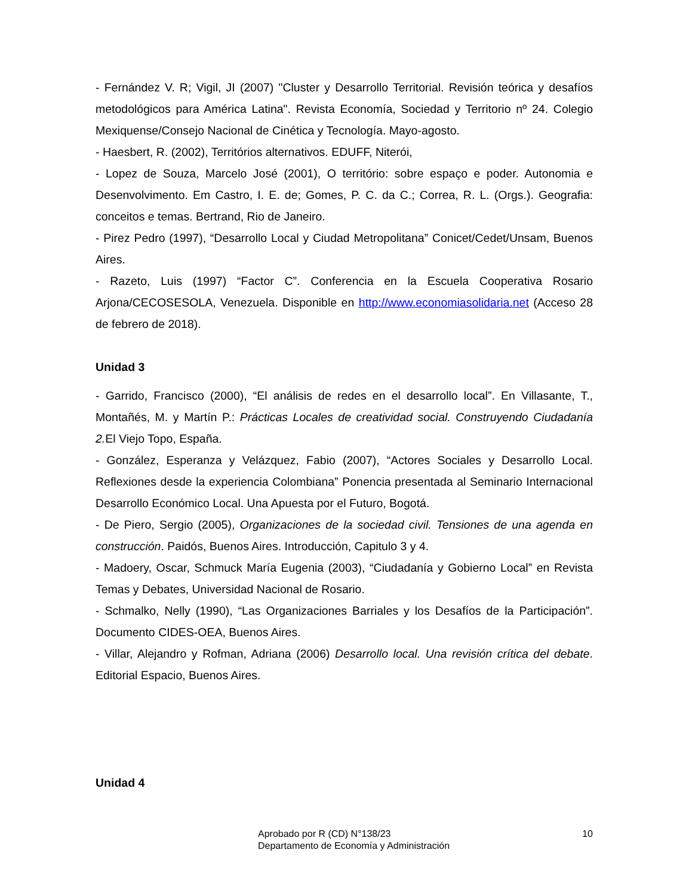- Fernández V. R; Vigil, JI (2007) "Cluster y Desarrollo Territorial. Revisión teórica y desafíos metodológicos para América Latina". Revista Economía, Sociedad y Territorio nº 24. Colegio Mexiquense/Consejo Nacional de Cinética y Tecnología. Mayo-agosto.
- Haesbert, R. (2002), Territórios alternativos. EDUFF, Niterói,
- Lopez de Souza, Marcelo José (2001), O território: sobre espaço e poder. Autonomia e Desenvolvimento. Em Castro, I. E. de; Gomes, P. C. da C.; Correa, R. L. (Orgs.). Geografia: conceitos e temas. Bertrand, Rio de Janeiro.
- Pirez Pedro (1997), “Desarrollo Local y Ciudad Metropolitana” Conicet/Cedet/Unsam, Buenos Aires.
- Razeto, Luis (1997) “Factor C”. Conferencia en la Escuela Cooperativa Rosario Arjona/CECOSESOLA, Venezuela. Disponible en http://www.economiasolidaria.net (Acceso 28 de febrero de 2018).
Unidad 3
- Garrido, Francisco (2000), “El análisis de redes en el desarrollo local”. En Villasante, T., Montañés, M. y Martín P.: Prácticas Locales de creatividad social. Construyendo Ciudadanía 2. El Viejo Topo, España.
- González, Esperanza y Velázquez, Fabio (2007), “Actores Sociales y Desarrollo Local. Reflexiones desde la experiencia Colombiana” Ponencia presentada al Seminario Internacional Desarrollo Económico Local. Una Apuesta por el Futuro, Bogotá.
- De Piero, Sergio (2005), Organizaciones de la sociedad civil. Tensiones de una agenda en construcción. Paidós, Buenos Aires. Introducción, Capitulo 3 y 4.
- Madoery, Oscar, Schmuck María Eugenia (2003), “Ciudadanía y Gobierno Local” en Revista Temas y Debates, Universidad Nacional de Rosario.
- Schmalko, Nelly (1990), “Las Organizaciones Barriales y los Desafíos de la Participación”. Documento CIDES-OEA, Buenos Aires.
- Villar, Alejandro y Rofman, Adriana (2006) Desarrollo local. Una revisión crítica del debate. Editorial Espacio, Buenos Aires.
Unidad 4
Aprobado por R (CD) N°138/23
Departamento de Economía y Administración
10